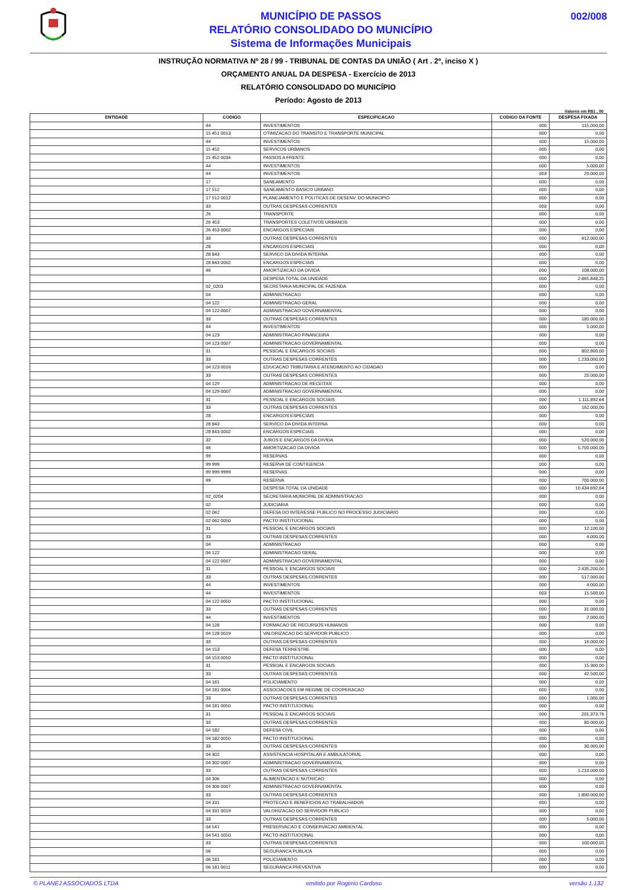MUNICÍPIO DE PASSOS
RELATÓRIO CONSOLIDADO DO MUNICÍPIO
Sistema de Informações Municipais
002/008
INSTRUÇÃO NORMATIVA Nº 28 / 99 - TRIBUNAL DE CONTAS DA UNIÃO ( Art . 2º, inciso X )
ORÇAMENTO ANUAL DA DESPESA - Exercício de 2013
RELATÓRIO CONSOLIDADO DO MUNICÍPIO
Período: Agosto de 2013
Valores em R$1 , 00
| ENTIDADE | CODIGO | ESPECIFICACAO | CODIGO DA FONTE | DESPESA FIXADA |
| --- | --- | --- | --- | --- |
| | 44 | INVESTIMENTOS | 000 | 115.000,00 |
| | 15 451 0013 | OTIMIZACAO DO TRANSITO E TRANSPORTE MUNICIPAL | 000 | 0,00 |
| | 44 | INVESTIMENTOS | 000 | 15.000,00 |
| | 15 452 | SERVICOS URBANOS | 000 | 0,00 |
| | 15 452 0034 | PASSOS A FRENTE | 000 | 0,00 |
| | 44 | INVESTIMENTOS | 000 | 5.000,00 |
| | 44 | INVESTIMENTOS | 003 | 20.000,00 |
| | 17 | SANEAMENTO | 000 | 0,00 |
| | 17 512 | SANEAMENTO BASICO URBANO | 000 | 0,00 |
| | 17 512 0012 | PLANEJAMENTO E POLITICAS DE DESENV. DO MUNICIPIO | 000 | 0,00 |
| | 33 | OUTRAS DESPESAS CORRENTES | 003 | 0,00 |
| | 26 | TRANSPORTE | 000 | 0,00 |
| | 26 453 | TRANSPORTES COLETIVOS URBANOS | 000 | 0,00 |
| | 26 453 0002 | ENCARGOS ESPECIAIS | 000 | 0,00 |
| | 33 | OUTRAS DESPESAS CORRENTES | 000 | 612.000,00 |
| | 28 | ENCARGOS ESPECIAIS | 000 | 0,00 |
| | 28 843 | SERVICO DA DIVIDA INTERNA | 000 | 0,00 |
| | 28 843 0002 | ENCARGOS ESPECIAIS | 000 | 0,00 |
| | 46 | AMORTIZACAO DA DIVIDA | 000 | 108.000,00 |
| | | DESPESA TOTAL DA UNIDADE | 000 | 2.865.848,25 |
| | 02_0203 | SECRETARIA MUNICIPAL DE FAZENDA | 000 | 0,00 |
| | 04 | ADMINISTRACAO | 000 | 0,00 |
| | 04 122 | ADMINISTRACAO GERAL | 000 | 0,00 |
| | 04 122 0007 | ADMINISTRACAO GOVERNAMENTAL | 000 | 0,00 |
| | 33 | OUTRAS DESPESAS CORRENTES | 000 | 180.000,00 |
| | 44 | INVESTIMENTOS | 000 | 5.000,00 |
| | 04 123 | ADMINISTRACAO FINANCEIRA | 000 | 0,00 |
| | 04 123 0007 | ADMINISTRACAO GOVERNAMENTAL | 000 | 0,00 |
| | 31 | PESSOAL E ENCARGOS SOCIAIS | 000 | 802.800,00 |
| | 33 | OUTRAS DESPESAS CORRENTES | 000 | 1.233.000,00 |
| | 04 123 0016 | EDUCACAO TRIBUTARIA E ATENDIMENTO AO CIDADAO | 000 | 0,00 |
| | 33 | OUTRAS DESPESAS CORRENTES | 000 | 20.000,00 |
| | 04 129 | ADMINISTRACAO DE RECEITAS | 000 | 0,00 |
| | 04 129 0007 | ADMINISTRACAO GOVERNAMENTAL | 000 | 0,00 |
| | 31 | PESSOAL E ENCARGOS SOCIAIS | 000 | 1.111.892,64 |
| | 33 | OUTRAS DESPESAS CORRENTES | 000 | 162.000,00 |
| | 28 | ENCARGOS ESPECIAIS | 000 | 0,00 |
| | 28 843 | SERVICO DA DIVIDA INTERNA | 000 | 0,00 |
| | 28 843 0002 | ENCARGOS ESPECIAIS | 000 | 0,00 |
| | 32 | JUROS E ENCARGOS DA DIVIDA | 000 | 520.000,00 |
| | 46 | AMORTIZACAO DA DIVIDA | 000 | 5.700.000,00 |
| | 99 | RESERVAS | 000 | 0,00 |
| | 99 999 | RESERVA DE CONTIGENCIA | 000 | 0,00 |
| | 99 999 9999 | RESERVAS | 000 | 0,00 |
| | 99 | RESERVA | 000 | 700.000,00 |
| | | DESPESA TOTAL DA UNIDADE | 000 | 10.434.692,64 |
| | 02_0204 | SECRETARIA MUNICIPAL DE ADMINISTRACAO | 000 | 0,00 |
| | 02 | JUDICIARIA | 000 | 0,00 |
| | 02 062 | DEFESA DO INTERESSE PUBLICO NO PROCESSO JUDICIARIO | 000 | 0,00 |
| | 02 062 0050 | PACTO INSTITUCIONAL | 000 | 0,00 |
| | 31 | PESSOAL E ENCARGOS SOCIAIS | 000 | 12.100,00 |
| | 33 | OUTRAS DESPESAS CORRENTES | 000 | 4.000,00 |
| | 04 | ADMINISTRACAO | 000 | 0,00 |
| | 04 122 | ADMINISTRACAO GERAL | 000 | 0,00 |
| | 04 122 0007 | ADMINISTRACAO GOVERNAMENTAL | 000 | 0,00 |
| | 31 | PESSOAL E ENCARGOS SOCIAIS | 000 | 2.435.200,00 |
| | 33 | OUTRAS DESPESAS CORRENTES | 000 | 517.000,00 |
| | 44 | INVESTIMENTOS | 000 | 4.000,00 |
| | 44 | INVESTIMENTOS | 003 | 15.500,00 |
| | 04 122 0050 | PACTO INSTITUCIONAL | 000 | 0,00 |
| | 33 | OUTRAS DESPESAS CORRENTES | 000 | 31.000,00 |
| | 44 | INVESTIMENTOS | 000 | 2.000,00 |
| | 04 128 | FORMACAO DE RECURSOS HUMANOS | 000 | 0,00 |
| | 04 128 0019 | VALORIZACAO DO SERVIDOR PUBLICO | 000 | 0,00 |
| | 33 | OUTRAS DESPESAS CORRENTES | 000 | 16.000,00 |
| | 04 153 | DEFESA TERRESTRE | 000 | 0,00 |
| | 04 153 0050 | PACTO INSTITUCIONAL | 000 | 0,00 |
| | 31 | PESSOAL E ENCARGOS SOCIAIS | 000 | 15.300,00 |
| | 33 | OUTRAS DESPESAS CORRENTES | 000 | 42.500,00 |
| | 04 181 | POLICIAMENTO | 000 | 0,00 |
| | 04 181 0004 | ASSOCIACOES EM REGIME DE COOPERACAO | 000 | 0,00 |
| | 33 | OUTRAS DESPESAS CORRENTES | 000 | 1.000,00 |
| | 04 181 0050 | PACTO INSTITUCIONAL | 000 | 0,00 |
| | 31 | PESSOAL E ENCARGOS SOCIAIS | 000 | 201.373,76 |
| | 33 | OUTRAS DESPESAS CORRENTES | 000 | 80.000,00 |
| | 04 182 | DEFESA CIVIL | 000 | 0,00 |
| | 04 182 0050 | PACTO INSTITUCIONAL | 000 | 0,00 |
| | 33 | OUTRAS DESPESAS CORRENTES | 000 | 30.000,00 |
| | 04 302 | ASSISTENCIA HOSPITALAR E AMBULATORIAL | 000 | 0,00 |
| | 04 302 0007 | ADMINISTRACAO GOVERNAMENTAL | 000 | 0,00 |
| | 33 | OUTRAS DESPESAS CORRENTES | 000 | 1.210.000,00 |
| | 04 306 | ALIMENTACAO E NUTRICAO | 000 | 0,00 |
| | 04 306 0007 | ADMINISTRACAO GOVERNAMENTAL | 000 | 0,00 |
| | 33 | OUTRAS DESPESAS CORRENTES | 000 | 1.800.000,00 |
| | 04 331 | PROTECAO E BENEFICIOS AO TRABALHADOR | 000 | 0,00 |
| | 04 331 0019 | VALORIZACAO DO SERVIDOR PUBLICO | 000 | 0,00 |
| | 33 | OUTRAS DESPESAS CORRENTES | 000 | 5.000,00 |
| | 04 541 | PRESERVACAO E CONSERVACAO AMBIENTAL | 000 | 0,00 |
| | 04 541 0050 | PACTO INSTITUCIONAL | 000 | 0,00 |
| | 33 | OUTRAS DESPESAS CORRENTES | 000 | 100.000,00 |
| | 06 | SEGURANCA PUBLICA | 000 | 0,00 |
| | 06 181 | POLICIAMENTO | 000 | 0,00 |
| | 06 181 0011 | SEGURANCA PREVENTIVA | 000 | 0,00 |
© PLANEJ ASSOCIADOS LTDA emitido por Rogério Cardoso versão 1.132